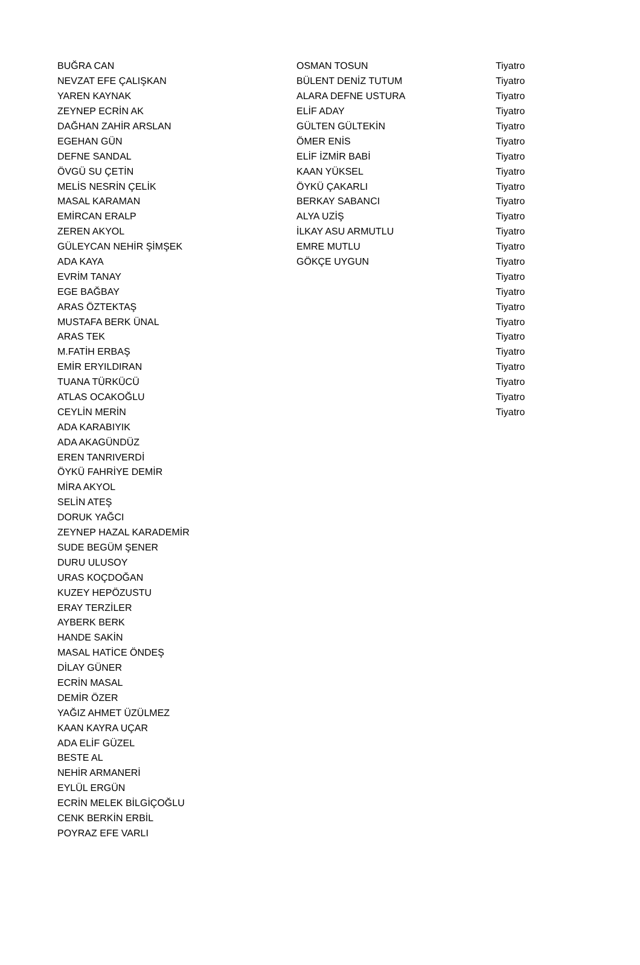| BUĞRA CAN | OSMAN TOSUN | Tiyatro |
| NEVZAT EFE ÇALIŞKAN | BÜLENT DENİZ TUTUM | Tiyatro |
| YAREN KAYNAK | ALARA DEFNE USTURA | Tiyatro |
| ZEYNEP ECRİN AK | ELİF ADAY | Tiyatro |
| DAĞHAN ZAHİR ARSLAN | GÜLTEN GÜLTEKİN | Tiyatro |
| EGEHAN GÜN | ÖMER ENİS | Tiyatro |
| DEFNE SANDAL | ELİF İZMİR BABİ | Tiyatro |
| ÖVGÜ SU ÇETİN | KAAN YÜKSEL | Tiyatro |
| MELİS NESRİN ÇELİK | ÖYKÜ ÇAKARLI | Tiyatro |
| MASAL KARAMAN | BERKAY SABANCI | Tiyatro |
| EMİRCAN ERALP | ALYA UZİŞ | Tiyatro |
| ZEREN AKYOL | İLKAY ASU ARMUTLU | Tiyatro |
| GÜLEYCAN NEHİR ŞİMŞEK | EMRE MUTLU | Tiyatro |
| ADA KAYA | GÖKÇE UYGUN | Tiyatro |
| EVRİM TANAY | | Tiyatro |
| EGE BAĞBAY | | Tiyatro |
| ARAS ÖZTEKTAŞ | | Tiyatro |
| MUSTAFA BERK ÜNAL | | Tiyatro |
| ARAS TEK | | Tiyatro |
| M.FATİH ERBAŞ | | Tiyatro |
| EMİR ERYILDIRAN | | Tiyatro |
| TUANA TÜRKÜCÜ | | Tiyatro |
| ATLAS OCAKOĞLU | | Tiyatro |
| CEYLİN MERİN | | Tiyatro |
| ADA KARABIYIK | | |
| ADA AKAGÜNDÜZ | | |
| EREN TANRIVERDİ | | |
| ÖYKÜ FAHRİYE DEMİR | | |
| MİRA AKYOL | | |
| SELİN ATEŞ | | |
| DORUK YAĞCI | | |
| ZEYNEP HAZAL KARADEMİR | | |
| SUDE BEGÜM ŞENER | | |
| DURU ULUSOY | | |
| URAS KOÇDOĞAN | | |
| KUZEY HEPÖZUSTU | | |
| ERAY TERZİLER | | |
| AYBERK BERK | | |
| HANDE SAKİN | | |
| MASAL HATİCE ÖNDEŞ | | |
| DİLAY GÜNER | | |
| ECRİN MASAL | | |
| DEMİR ÖZER | | |
| YAĞIZ AHMET ÜZÜLMEZ | | |
| KAAN KAYRA UÇAR | | |
| ADA ELİF GÜZEL | | |
| BESTE AL | | |
| NEHİR ARMANERİ | | |
| EYLÜL ERGÜN | | |
| ECRİN MELEK BİLGİÇOĞLU | | |
| CENK BERKİN ERBİL | | |
| POYRAZ EFE VARLI | | |